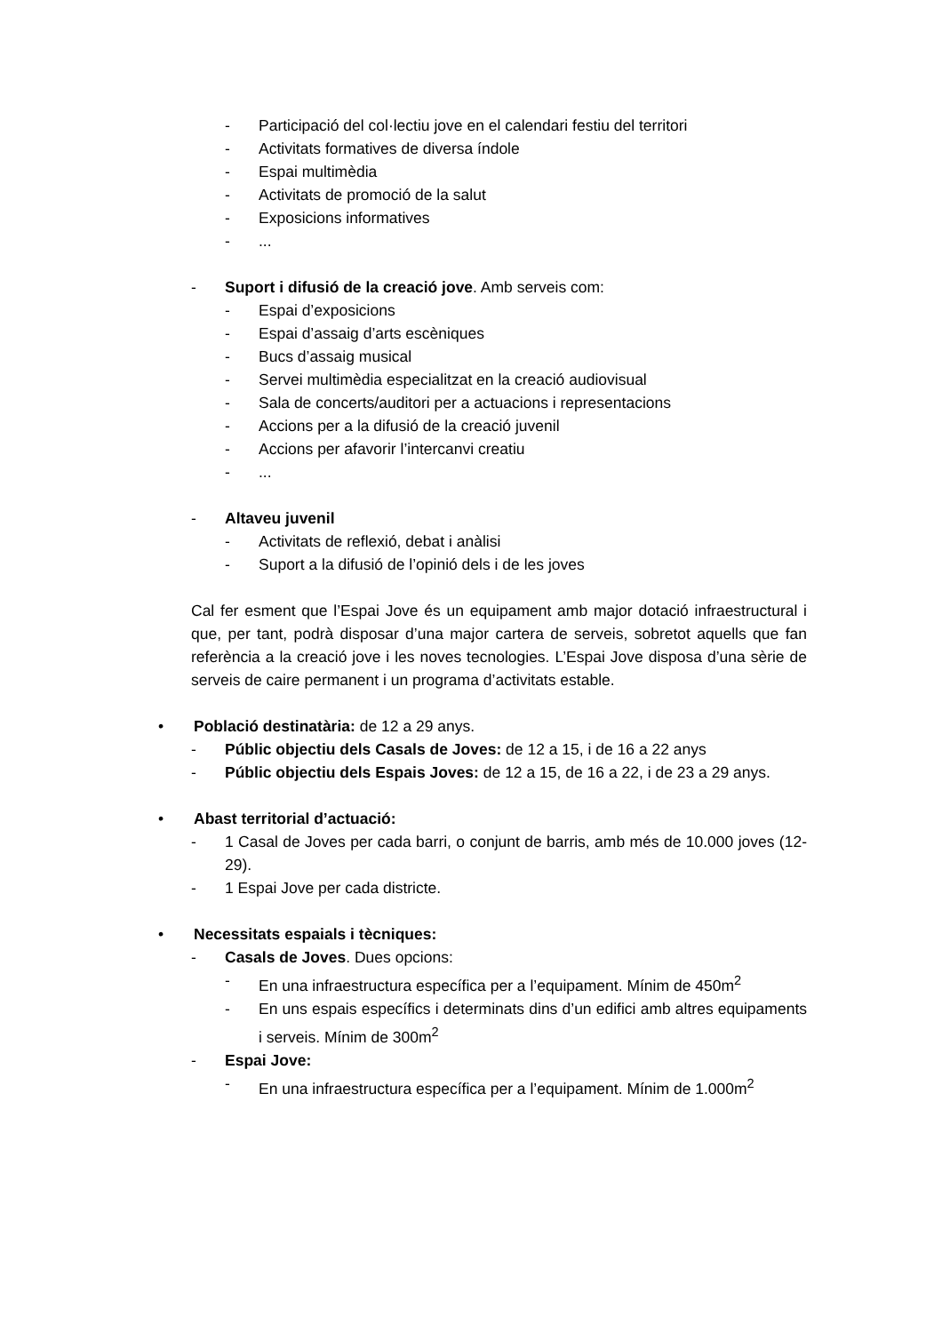- Participació del col·lectiu jove en el calendari festiu del territori
- Activitats formatives de diversa índole
- Espai multimèdia
- Activitats de promoció de la salut
- Exposicions informatives
-...
- Suport i difusió de la creació jove. Amb serveis com:
- Espai d’exposicions
- Espai d’assaig d’arts escèniques
- Bucs d’assaig musical
- Servei multimèdia especialitzat en la creació audiovisual
- Sala de concerts/auditori per a actuacions i representacions
- Accions per a la difusió de la creació juvenil
- Accions per afavorir l’intercanvi creatiu
-...
- Altaveu juvenil
- Activitats de reflexió, debat i anàlisi
- Suport a la difusió de l’opinió dels i de les joves
Cal fer esment que l’Espai Jove és un equipament amb major dotació infraestructural i que, per tant, podrà disposar d’una major cartera de serveis, sobretot aquells que fan referència a la creació jove i les noves tecnologies. L’Espai Jove disposa d’una sèrie de serveis de caire permanent i un programa d’activitats estable.
• Població destinatària: de 12 a 29 anys.
- Públic objectiu dels Casals de Joves: de 12 a 15, i de 16 a 22 anys
- Públic objectiu dels Espais Joves: de 12 a 15, de 16 a 22, i de 23 a 29 anys.
• Abast territorial d’actuació:
- 1 Casal de Joves per cada barri, o conjunt de barris, amb més de 10.000 joves (12-29).
- 1 Espai Jove per cada districte.
• Necessitats espaials i tècniques:
- Casals de Joves. Dues opcions:
- En una infraestructura específica per a l’equipament. Mínim de 450m<sup>2</sup>
- En uns espais específics i determinats dins d’un edifici amb altres equipaments i serveis. Mínim de 300m<sup>2</sup>
- Espai Jove:
- En una infraestructura específica per a l’equipament. Mínim de 1.000m<sup>2</sup>